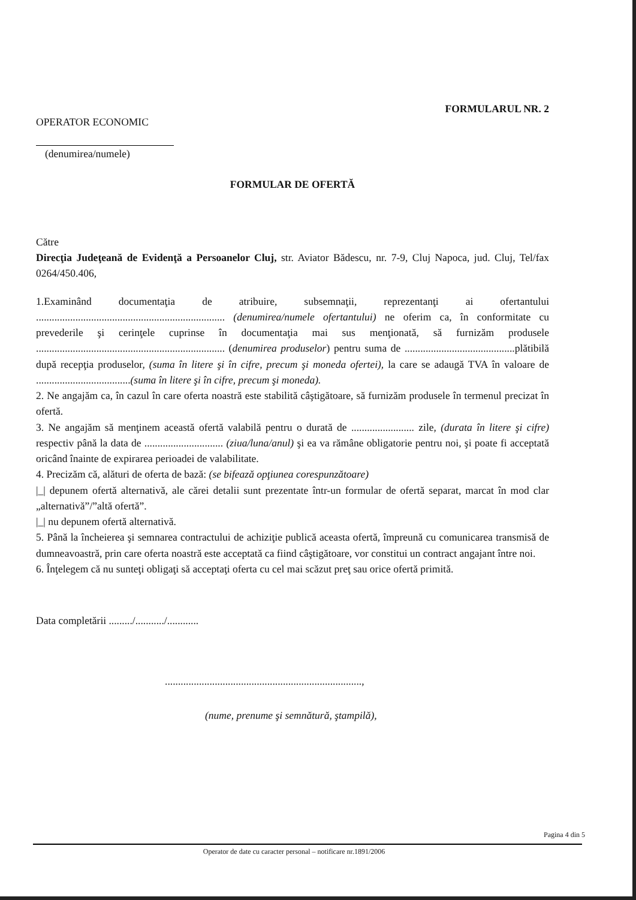OPERATOR ECONOMIC
FORMULARUL NR. 2
(denumirea/numele)
FORMULAR DE OFERTĂ
Către
Direcţia Judeţeană de Evidenţă a Persoanelor Cluj, str. Aviator Bădescu, nr. 7-9, Cluj Napoca, jud. Cluj, Tel/fax 0264/450.406,
1.Examinând documentaţia de atribuire, subsemnaţii, reprezentanţi ai ofertantului ........................................................................ (denumirea/numele ofertantului) ne oferim ca, în conformitate cu prevederile şi cerinţele cuprinse în documentaţia mai sus menţionată, să furnizăm produsele ........................................................................ (denumirea produselor) pentru suma de ..........................................plătibilă după recepţia produselor, (suma în litere şi în cifre, precum şi moneda ofertei), la care se adaugă TVA în valoare de ....................................(suma în litere şi în cifre, precum şi moneda).
2. Ne angajăm ca, în cazul în care oferta noastră este stabilită câştigătoare, să furnizăm produsele în termenul precizat în ofertă.
3. Ne angajăm să menţinem această ofertă valabilă pentru o durată de ........................ zile, (durata în litere şi cifre) respectiv până la data de .............................. (ziua/luna/anul) şi ea va rămâne obligatorie pentru noi, şi poate fi acceptată oricând înainte de expirarea perioadei de valabilitate.
4. Precizăm că, alături de oferta de bază: (se bifează opţiunea corespunzătoare)
|_| depunem ofertă alternativă, ale cărei detalii sunt prezentate într-un formular de ofertă separat, marcat în mod clar „alternativă”/”altă ofertă”.
|_| nu depunem ofertă alternativă.
5. Până la încheierea şi semnarea contractului de achiziţie publică aceasta ofertă, împreună cu comunicarea transmisă de dumneavoastră, prin care oferta noastră este acceptată ca fiind câştigătoare, vor constitui un contract angajant între noi.
6. Înţelegem că nu sunteţi obligaţi să acceptaţi oferta cu cel mai scăzut preţ sau orice ofertă primită.
Data completării ........./.........../............
...........................................................................,
(nume, prenume şi semnătură, ştampilă),
Pagina 4 din 5
Operator de date cu caracter personal – notificare nr.1891/2006